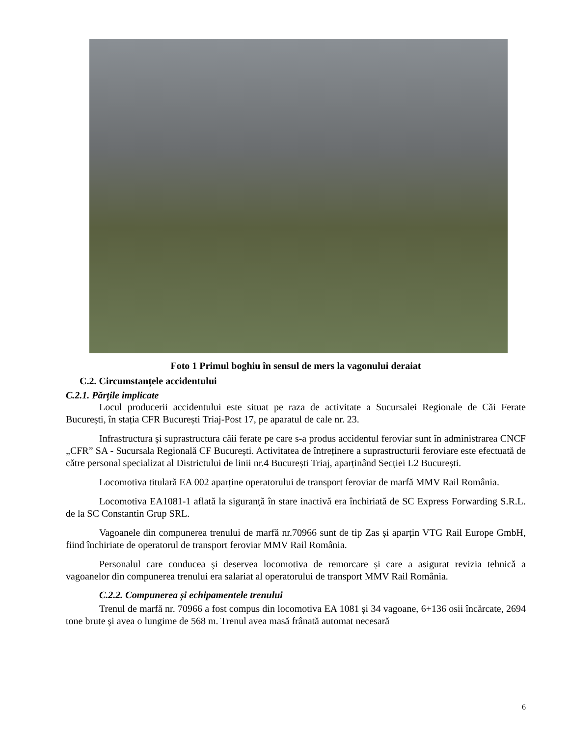Foto 1 Primul boghiu în sensul de mers la vagonului deraiat
C.2. Circumstanțele accidentului
C.2.1. Părțile implicate
Locul producerii accidentului este situat pe raza de activitate a Sucursalei Regionale de Căi Ferate București, în stația CFR București Triaj-Post 17, pe aparatul de cale nr. 23.
Infrastructura și suprastructura căii ferate pe care s-a produs accidentul feroviar sunt în administrarea CNCF „CFR” SA - Sucursala Regională CF București. Activitatea de întreținere a suprastructurii feroviare este efectuată de către personal specializat al Districtului de linii nr.4 București Triaj, aparținând Secției L2 București.
Locomotiva titulară EA 002 aparține operatorului de transport feroviar de marfă MMV Rail România.
Locomotiva EA1081-1 aflată la siguranță în stare inactivă era închiriată de SC Express Forwarding S.R.L. de la SC Constantin Grup SRL.
Vagoanele din compunerea trenului de marfă nr.70966 sunt de tip Zas și aparțin VTG Rail Europe GmbH, fiind închiriate de operatorul de transport feroviar MMV Rail România.
Personalul care conducea şi deservea locomotiva de remorcare și care a asigurat revizia tehnică a vagoanelor din compunerea trenului era salariat al operatorului de transport MMV Rail România.
C.2.2. Compunerea și echipamentele trenului
Trenul de marfă nr. 70966 a fost compus din locomotiva EA 1081 și 34 vagoane, 6+136 osii încărcate, 2694 tone brute şi avea o lungime de 568 m. Trenul avea masă frânată automat necesară
6